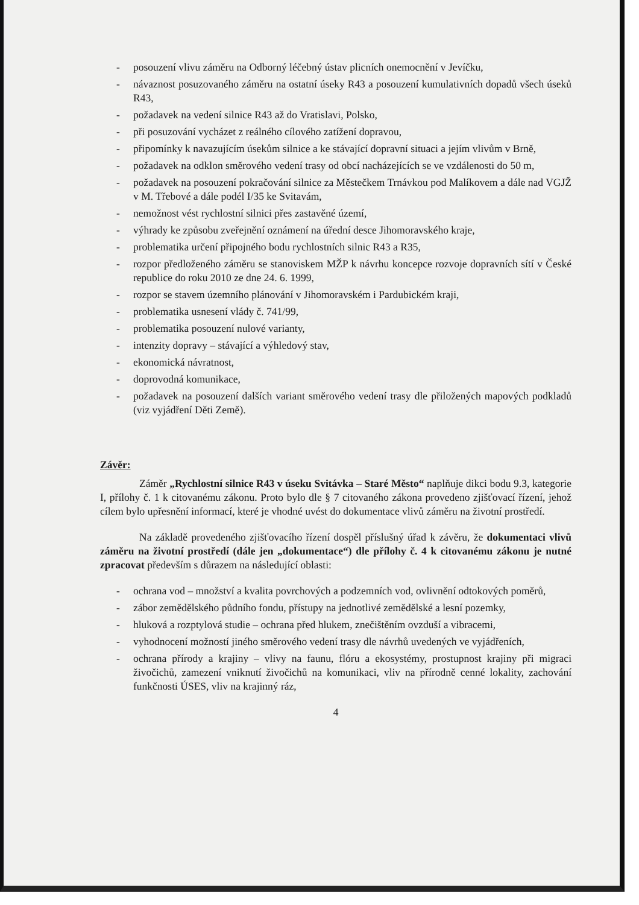- posouzení vlivu záměru na Odborný léčebný ústav plicních onemocnění v Jevíčku,
- návaznost posuzovaného záměru na ostatní úseky R43 a posouzení kumulativních dopadů všech úseků R43,
- požadavek na vedení silnice R43 až do Vratislavi, Polsko,
- při posuzování vycházet z reálného cílového zatížení dopravou,
- připomínky k navazujícím úsekům silnice a ke stávající dopravní situaci a jejím vlivům v Brně,
- požadavek na odklon směrového vedení trasy od obcí nacházejících se ve vzdálenosti do 50 m,
- požadavek na posouzení pokračování silnice za Městečkem Trnávkou pod Malíkovem a dále nad VGJŽ v M. Třebové a dále podél I/35 ke Svitavám,
- nemožnost vést rychlostní silnici přes zastavěné území,
- výhrady ke způsobu zveřejnění oznámení na úřední desce Jihomoravského kraje,
- problematika určení připojného bodu rychlostních silnic R43 a R35,
- rozpor předloženého záměru se stanoviskem MŽP k návrhu koncepce rozvoje dopravních sítí v České republice do roku 2010 ze dne 24. 6. 1999,
- rozpor se stavem územního plánování v Jihomoravském i Pardubickém kraji,
- problematika usnesení vlády č. 741/99,
- problematika posouzení nulové varianty,
- intenzity dopravy – stávající a výhledový stav,
- ekonomická návratnost,
- doprovodná komunikace,
- požadavek na posouzení dalších variant směrového vedení trasy dle přiložených mapových podkladů (viz vyjádření Děti Země).
Závěr:
Záměr „Rychlostní silnice R43 v úseku Svitávka – Staré Město“ naplňuje dikci bodu 9.3, kategorie I, přílohy č. 1 k citovanému zákonu. Proto bylo dle § 7 citovaného zákona provedeno zjišťovací řízení, jehož cílem bylo upřesnění informací, které je vhodné uvést do dokumentace vlivů záměru na životní prostředí.
Na základě provedeného zjišťovacího řízení dospěl příslušný úřad k závěru, že dokumentaci vlivů záměru na životní prostředí (dále jen „dokumentace“) dle přílohy č. 4 k citovanému zákonu je nutné zpracovat především s důrazem na následující oblasti:
- ochrana vod – množství a kvalita povrchových a podzemních vod, ovlivnění odtokových poměrů,
- zábor zemědělského půdního fondu, přístupy na jednotlivé zemědělské a lesní pozemky,
- hluková a rozptylová studie – ochrana před hlukem, znečištěním ovzduší a vibracemi,
- vyhodnocení možností jiného směrového vedení trasy dle návrhů uvedených ve vyjádřeních,
- ochrana přírody a krajiny – vlivy na faunu, flóru a ekosystémy, prostupnost krajiny při migraci živočichů, zamezení vniknutí živočichů na komunikaci, vliv na přírodně cenné lokality, zachování funkčnosti ÚSES, vliv na krajinný ráz,
4